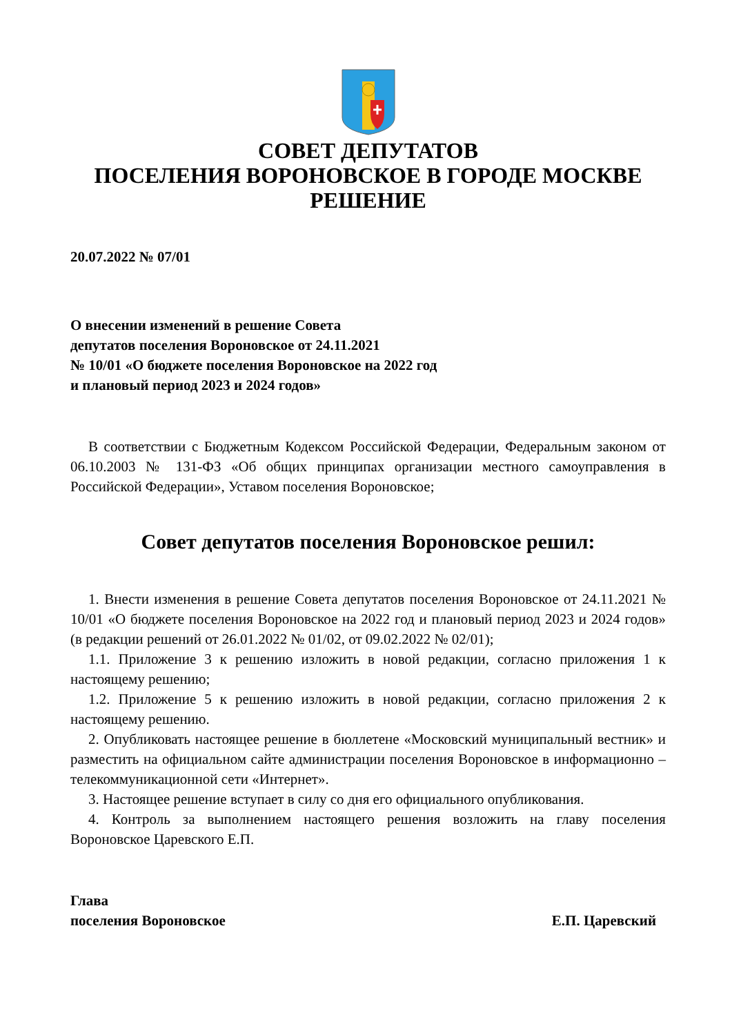СОВЕТ ДЕПУТАТОВ
ПОСЕЛЕНИЯ ВОРОНОВСКОЕ В ГОРОДЕ МОСКВЕ
РЕШЕНИЕ
20.07.2022 № 07/01
О внесении изменений в решение Совета
депутатов поселения Вороновское от 24.11.2021
№ 10/01 «О бюджете поселения Вороновское на 2022 год
и плановый период 2023 и 2024 годов»
В соответствии с Бюджетным Кодексом Российской Федерации, Федеральным законом от 06.10.2003 № 131-ФЗ «Об общих принципах организации местного самоуправления в Российской Федерации», Уставом поселения Вороновское;
Совет депутатов поселения Вороновское решил:
1. Внести изменения в решение Совета депутатов поселения Вороновское от 24.11.2021 № 10/01 «О бюджете поселения Вороновское на 2022 год и плановый период 2023 и 2024 годов» (в редакции решений от 26.01.2022 № 01/02, от 09.02.2022 № 02/01);
1.1. Приложение 3 к решению изложить в новой редакции, согласно приложения 1 к настоящему решению;
1.2. Приложение 5 к решению изложить в новой редакции, согласно приложения 2 к настоящему решению.
2. Опубликовать настоящее решение в бюллетене «Московский муниципальный вестник» и разместить на официальном сайте администрации поселения Вороновское в информационно – телекоммуникационной сети «Интернет».
3. Настоящее решение вступает в силу со дня его официального опубликования.
4. Контроль за выполнением настоящего решения возложить на главу поселения Вороновское Царевского Е.П.
Глава
поселения Вороновское
Е.П. Царевский